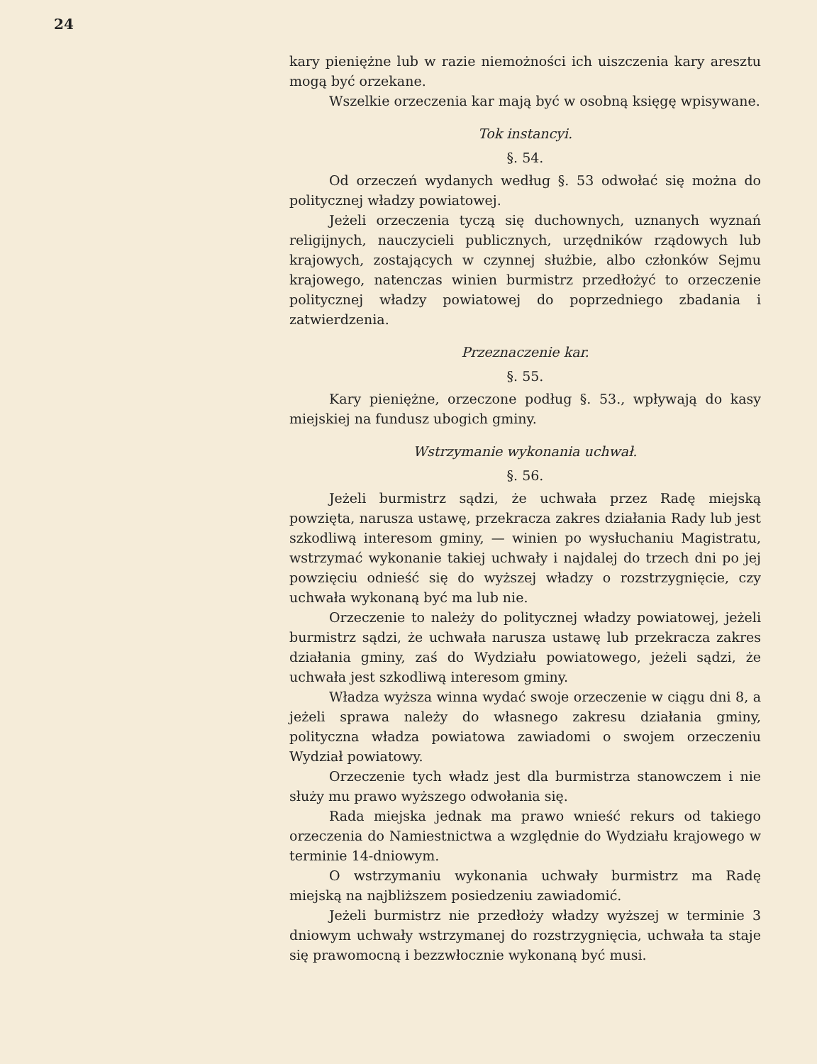24
kary pieniężne lub w razie niemożności ich uiszczenia kary aresztu mogą być orzekane.
Wszelkie orzeczenia kar mają być w osobną księgę wpisywane.
Tok instancyi.
§. 54.
Od orzeczeń wydanych według §. 53 odwołać się można do politycznej władzy powiatowej.
Jeżeli orzeczenia tyczą się duchownych, uznanych wyznań religijnych, nauczycieli publicznych, urzędników rządowych lub krajowych, zostających w czynnej służbie, albo członków Sejmu krajowego, natenczas winien burmistrz przedłożyć to orzeczenie politycznej władzy powiatowej do poprzedniego zbadania i zatwierdzenia.
Przeznaczenie kar.
§. 55.
Kary pieniężne, orzeczone podług §. 53., wpływają do kasy miejskiej na fundusz ubogich gminy.
Wstrzymanie wykonania uchwał.
§. 56.
Jeżeli burmistrz sądzi, że uchwała przez Radę miejską powzięta, narusza ustawę, przekracza zakres działania Rady lub jest szkodliwą interesom gminy, — winien po wysłuchaniu Magistratu, wstrzymać wykonanie takiej uchwały i najdalej do trzech dni po jej powzięciu odnieść się do wyższej władzy o rozstrzygnięcie, czy uchwała wykonaną być ma lub nie.
Orzeczenie to należy do politycznej władzy powiatowej, jeżeli burmistrz sądzi, że uchwała narusza ustawę lub przekracza zakres działania gminy, zaś do Wydziału powiatowego, jeżeli sądzi, że uchwała jest szkodliwą interesom gminy.
Władza wyższa winna wydać swoje orzeczenie w ciągu dni 8, a jeżeli sprawa należy do własnego zakresu działania gminy, polityczna władza powiatowa zawiadomi o swojem orzeczeniu Wydział powiatowy.
Orzeczenie tych władz jest dla burmistrza stanowczem i nie służy mu prawo wyższego odwołania się.
Rada miejska jednak ma prawo wnieść rekurs od takiego orzeczenia do Namiestnictwa a względnie do Wydziału krajowego w terminie 14-dniowym.
O wstrzymaniu wykonania uchwały burmistrz ma Radę miejską na najbliższem posiedzeniu zawiadomić.
Jeżeli burmistrz nie przedłoży władzy wyższej w terminie 3 dniowym uchwały wstrzymanej do rozstrzygnięcia, uchwała ta staje się prawomocną i bezzwłocznie wykonaną być musi.